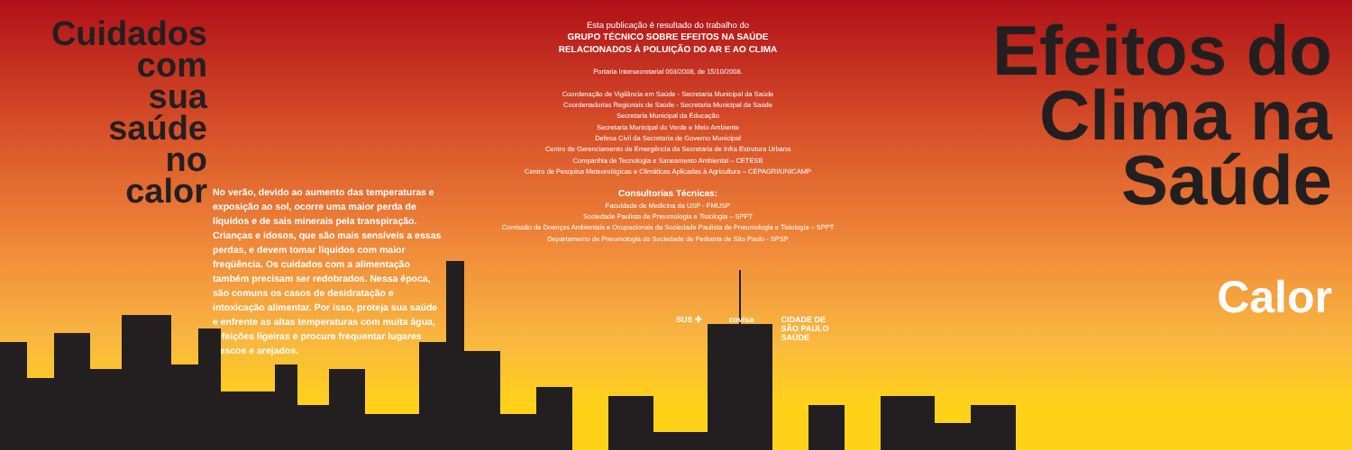Cuidados
com
sua
saúde
no
calor
No verão, devido ao aumento das temperaturas e exposição ao sol, ocorre uma maior perda de líquidos e de sais minerais pela transpiração. Crianças e idosos, que são mais sensíveis a essas perdas, e devem tomar líquidos com maior freqüência. Os cuidados com a alimentação também precisam ser redobrados. Nessa época, são comuns os casos de desidratação e intoxicação alimentar. Por isso, proteja sua saúde e enfrente as altas temperaturas com muita água, refeições ligeiras e procure frequentar lugares frescos e arejados.
Esta publicação é resultado do trabalho do
GRUPO TÉCNICO SOBRE EFEITOS NA SAÚDE
RELACIONADOS À POLUIÇÃO DO AR E AO CLIMA
Portaria Intersecretarial 003/2008, de 15/10/2008.
Coordenação de Vigilância em Saúde - Secretaria Municipal da Saúde
Coordenadorias Regionais de Saúde - Secretaria Municipal da Saúde
Secretaria Municipal da Educação
Secretaria Municipal do Verde e Meio Ambiente
Defesa Civil da Secretaria de Governo Municipal
Centro de Gerenciamento de Emergência da Secretaria de Infra Estrutura Urbana
Companhia de Tecnologia e Saneamento Ambiental – CETESB
Centro de Pesquisa Meteorológicas e Climáticas Aplicadas à Agricultura – CEPAGRI/UNICAMP
Consultorias Técnicas:
Faculdade de Medicina da USP - FMUSP
Sociedade Paulista de Pneumologia e Tisiologia – SPPT
Comissão de Doenças Ambientais e Ocupacionais da Sociedade Paulista de Pneumologia e Tisiologia – SPPT
Departamento de Pneumologia da Sociedade de Pediatria de São Paulo - SPSP
Efeitos do
Clima na
Saúde
Calor
SUS ✚ covisa CIDADE DE
SÃO PAULO
SAÚDE